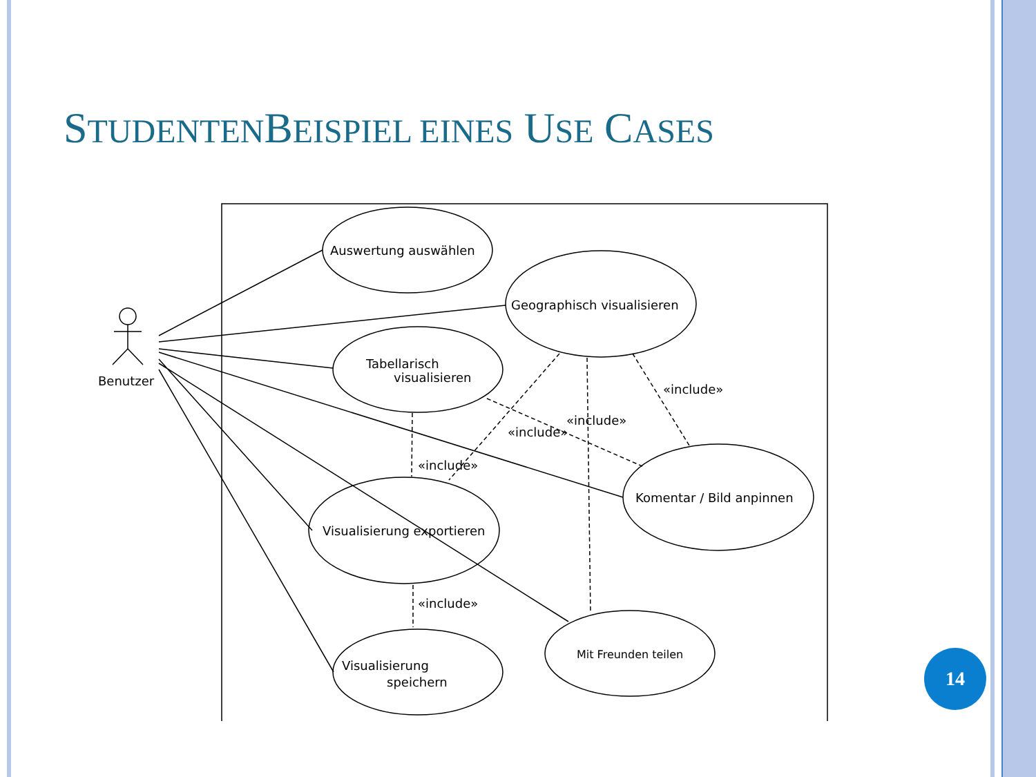STUDENTENBEISPIEL EINES USE CASES
Benutzer
Auswertung auswählen
Geographisch visualisieren
Tabellarisch
visualisieren
Visualisierung exportieren
Komentar / Bild anpinnen
Visualisierung
speichern
Mit Freunden teilen
«include»
«include»
«include»
«include»
«include»
14